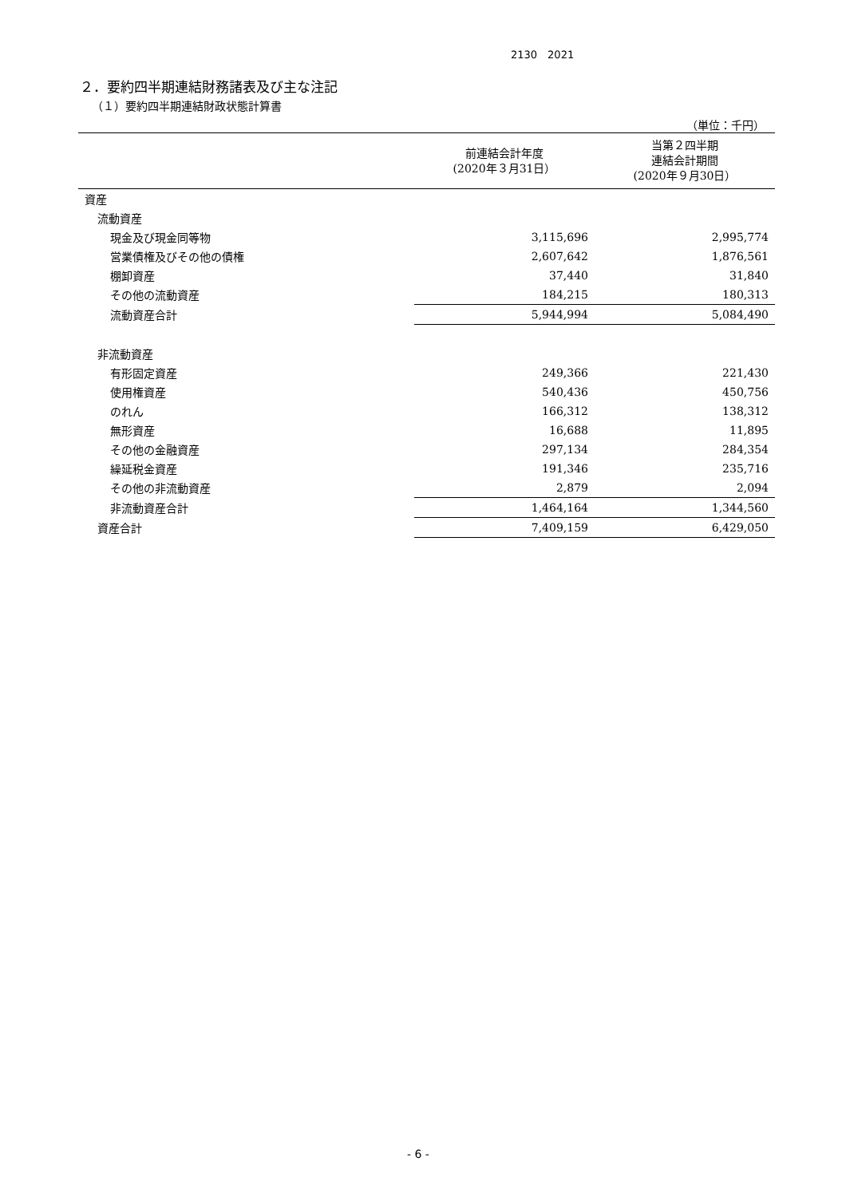2130　2021
２．要約四半期連結財務諸表及び主な注記
（１）要約四半期連結財政状態計算書
（単位：千円）
| | 前連結会計年度 (2020年３月31日） | 当第２四半期 連結会計期間 (2020年９月30日） |
| --- | --- | --- |
| 資産 | | |
| 流動資産 | | |
| 現金及び現金同等物 | 3,115,696 | 2,995,774 |
| 営業債権及びその他の債権 | 2,607,642 | 1,876,561 |
| 棚卸資産 | 37,440 | 31,840 |
| その他の流動資産 | 184,215 | 180,313 |
| 流動資産合計 | 5,944,994 | 5,084,490 |
| 非流動資産 | | |
| 有形固定資産 | 249,366 | 221,430 |
| 使用権資産 | 540,436 | 450,756 |
| のれん | 166,312 | 138,312 |
| 無形資産 | 16,688 | 11,895 |
| その他の金融資産 | 297,134 | 284,354 |
| 繰延税金資産 | 191,346 | 235,716 |
| その他の非流動資産 | 2,879 | 2,094 |
| 非流動資産合計 | 1,464,164 | 1,344,560 |
| 資産合計 | 7,409,159 | 6,429,050 |
- 6 -